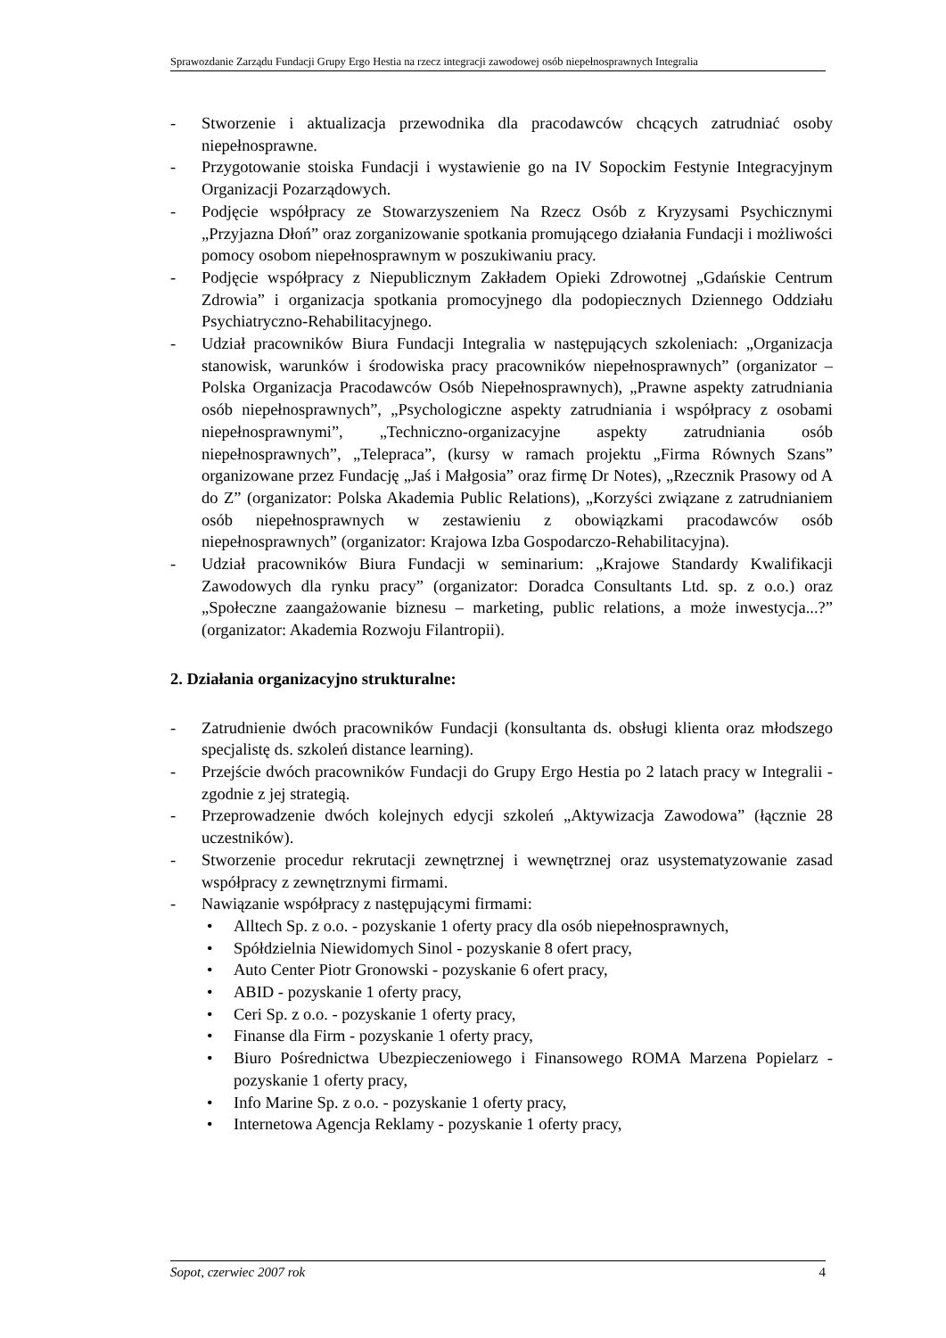Sprawozdanie Zarządu Fundacji Grupy Ergo Hestia na rzecz integracji zawodowej osób niepełnosprawnych Integralia
- Stworzenie i aktualizacja przewodnika dla pracodawców chcących zatrudniać osoby niepełnosprawne.
- Przygotowanie stoiska Fundacji i wystawienie go na IV Sopockim Festynie Integracyjnym Organizacji Pozarządowych.
- Podjęcie współpracy ze Stowarzyszeniem Na Rzecz Osób z Kryzysami Psychicznymi „Przyjazna Dłoń” oraz zorganizowanie spotkania promującego działania Fundacji i możliwości pomocy osobom niepełnosprawnym w poszukiwaniu pracy.
- Podjęcie współpracy z Niepublicznym Zakładem Opieki Zdrowotnej „Gdańskie Centrum Zdrowia” i organizacja spotkania promocyjnego dla podopiecznych Dziennego Oddziału Psychiatryczno-Rehabilitacyjnego.
- Udział pracowników Biura Fundacji Integralia w następujących szkoleniach: „Organizacja stanowisk, warunków i środowiska pracy pracowników niepełnosprawnych” (organizator – Polska Organizacja Pracodawców Osób Niepełnosprawnych), „Prawne aspekty zatrudniania osób niepełnosprawnych”, „Psychologiczne aspekty zatrudniania i współpracy z osobami niepełnosprawnymi”, „Techniczno-organizacyjne aspekty zatrudniania osób niepełnosprawnych”, „Telepraca”, (kursy w ramach projektu „Firma Równych Szans” organizowane przez Fundację „Jaś i Małgosia” oraz firmę Dr Notes), „Rzecznik Prasowy od A do Z” (organizator: Polska Akademia Public Relations), „Korzyści związane z zatrudnianiem osób niepełnosprawnych w zestawieniu z obowiązkami pracodawców osób niepełnosprawnych” (organizator: Krajowa Izba Gospodarczo-Rehabilitacyjna).
- Udział pracowników Biura Fundacji w seminarium: „Krajowe Standardy Kwalifikacji Zawodowych dla rynku pracy” (organizator: Doradca Consultants Ltd. sp. z o.o.) oraz „Społeczne zaangażowanie biznesu – marketing, public relations, a może inwestycja...?” (organizator: Akademia Rozwoju Filantropii).
2. Działania organizacyjno strukturalne:
- Zatrudnienie dwóch pracowników Fundacji (konsultanta ds. obsługi klienta oraz młodszego specjalistę ds. szkoleń distance learning).
- Przejście dwóch pracowników Fundacji do Grupy Ergo Hestia po 2 latach pracy w Integralii - zgodnie z jej strategią.
- Przeprowadzenie dwóch kolejnych edycji szkoleń „Aktywizacja Zawodowa” (łącznie 28 uczestników).
- Stworzenie procedur rekrutacji zewnętrznej i wewnętrznej oraz usystematyzowanie zasad współpracy z zewnętrznymi firmami.
- Nawiązanie współpracy z następującymi firmami:
• Alltech Sp. z o.o. - pozyskanie 1 oferty pracy dla osób niepełnosprawnych,
• Spółdzielnia Niewidomych Sinol - pozyskanie 8 ofert pracy,
• Auto Center Piotr Gronowski - pozyskanie 6 ofert pracy,
• ABID - pozyskanie 1 oferty pracy,
• Ceri Sp. z o.o. - pozyskanie 1 oferty pracy,
• Finanse dla Firm - pozyskanie 1 oferty pracy,
• Biuro Pośrednictwa Ubezpieczeniowego i Finansowego ROMA Marzena Popielarz - pozyskanie 1 oferty pracy,
• Info Marine Sp. z o.o. - pozyskanie 1 oferty pracy,
• Internetowa Agencja Reklamy - pozyskanie 1 oferty pracy,
Sopot, czerwiec 2007 rok 4